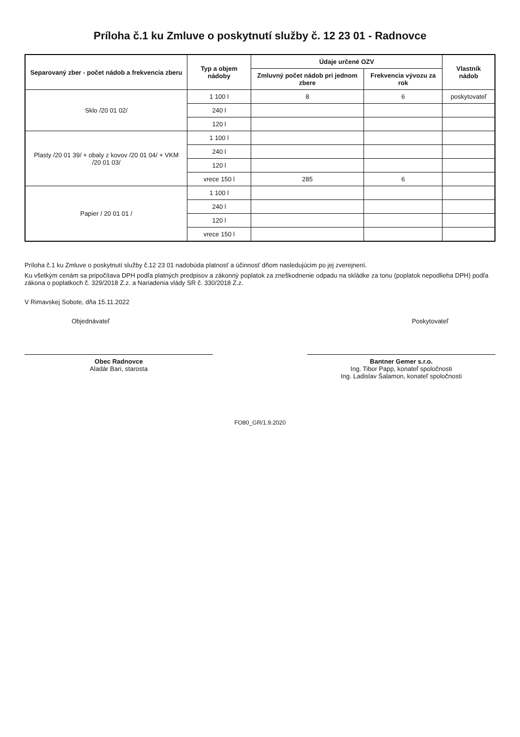Príloha č.1 ku Zmluve o poskytnutí služby č. 12 23 01 - Radnovce
| Separovaný zber - počet nádob a frekvencia zberu | Typ a objem nádoby | Údaje určené OZV | | Vlastník nádob |
| --- | --- | --- | --- | --- |
| | | Zmluvný počet nádob pri jednom zbere | Frekvencia vývozu za rok | |
| Sklo /20 01 02/ | 1 100 l | 8 | 6 | poskytovateľ |
| | 240 l | | | |
| | 120 l | | | |
| Plasty /20 01 39/ + obaly z kovov /20 01 04/ + VKM /20 01 03/ | 1 100 l | | | |
| | 240 l | | | |
| | 120 l | | | |
| | vrece 150 l | 285 | 6 | |
| Papier / 20 01 01 / | 1 100 l | | | |
| | 240 l | | | |
| | 120 l | | | |
| | vrece 150 l | | | |
Príloha č.1 ku Zmluve o poskytnutí služby č.12 23 01 nadobúda platnosť a účinnosť dňom nasledujúcim po jej zverejnení.
Ku všetkým cenám sa pripočítava DPH podľa platných predpisov a zákonný poplatok za zneškodnenie odpadu na skládke za tonu (poplatok nepodlieha DPH) podľa zákona o poplatkoch č. 329/2018 Z.z. a Nariadenia vlády SR č. 330/2018 Z.z.
V Rimavskej Sobote, dňa 15.11.2022
Objednávateľ Poskytovateľ
Obec Radnovce
Aladár Bari, starosta
Bantner Gemer s.r.o.
Ing. Tibor Papp, konateľ spoločnosti
Ing. Ladislav Šalamon, konateľ spoločnosti
FO80_GR/1.9.2020